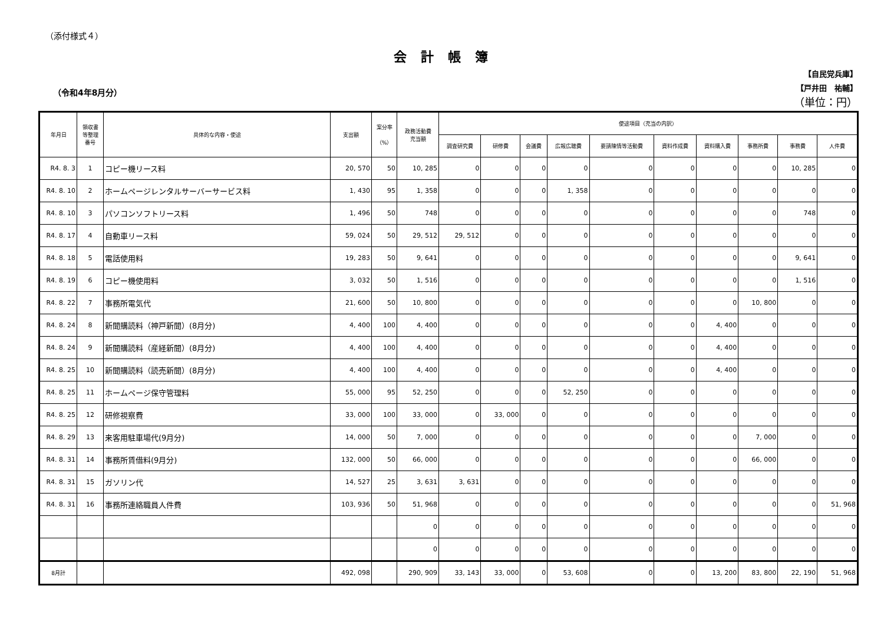（添付様式４）
会計帳簿
（令和4年8月分）
【自民党兵庫】
【戸井田　祐輔】
（単位：円）
| 年月日 | 領収書 等整理 番号 | 具体的な内容・使途 | 支出額 | 案分率 （%） | 政務活動費 充当額 | 使途項目（充当の内訳） | | | | | | | | | |
| --- | --- | --- | --- | --- | --- | --- | --- | --- | --- | --- | --- | --- | --- | --- | --- |
| | | | | | | 調査研究費 | 研修費 | 会議費 | 広報広聴費 | 要請陳情等活動費 | 資料作成費 | 資料購入費 | 事務所費 | 事務費 | 人件費 |
| R4. 8. 3 | 1 | コピー機リース料 | 20, 570 | 50 | 10, 285 | 0 | 0 | 0 | 0 | 0 | 0 | 0 | 0 | 10, 285 | 0 |
| R4. 8. 10 | 2 | ホームページレンタルサーバーサービス料 | 1, 430 | 95 | 1, 358 | 0 | 0 | 0 | 1, 358 | 0 | 0 | 0 | 0 | 0 | 0 |
| R4. 8. 10 | 3 | パソコンソフトリース料 | 1, 496 | 50 | 748 | 0 | 0 | 0 | 0 | 0 | 0 | 0 | 0 | 748 | 0 |
| R4. 8. 17 | 4 | 自動車リース料 | 59, 024 | 50 | 29, 512 | 29, 512 | 0 | 0 | 0 | 0 | 0 | 0 | 0 | 0 | 0 |
| R4. 8. 18 | 5 | 電話使用料 | 19, 283 | 50 | 9, 641 | 0 | 0 | 0 | 0 | 0 | 0 | 0 | 0 | 9, 641 | 0 |
| R4. 8. 19 | 6 | コピー機使用料 | 3, 032 | 50 | 1, 516 | 0 | 0 | 0 | 0 | 0 | 0 | 0 | 0 | 1, 516 | 0 |
| R4. 8. 22 | 7 | 事務所電気代 | 21, 600 | 50 | 10, 800 | 0 | 0 | 0 | 0 | 0 | 0 | 0 | 10, 800 | 0 | 0 |
| R4. 8. 24 | 8 | 新聞購読料（神戸新聞）(8月分) | 4, 400 | 100 | 4, 400 | 0 | 0 | 0 | 0 | 0 | 0 | 4, 400 | 0 | 0 | 0 |
| R4. 8. 24 | 9 | 新聞購読料（産経新聞）(8月分) | 4, 400 | 100 | 4, 400 | 0 | 0 | 0 | 0 | 0 | 0 | 4, 400 | 0 | 0 | 0 |
| R4. 8. 25 | 10 | 新聞購読料（読売新聞）(8月分) | 4, 400 | 100 | 4, 400 | 0 | 0 | 0 | 0 | 0 | 0 | 4, 400 | 0 | 0 | 0 |
| R4. 8. 25 | 11 | ホームページ保守管理料 | 55, 000 | 95 | 52, 250 | 0 | 0 | 0 | 52, 250 | 0 | 0 | 0 | 0 | 0 | 0 |
| R4. 8. 25 | 12 | 研修視察費 | 33, 000 | 100 | 33, 000 | 0 | 33, 000 | 0 | 0 | 0 | 0 | 0 | 0 | 0 | 0 |
| R4. 8. 29 | 13 | 来客用駐車場代(9月分) | 14, 000 | 50 | 7, 000 | 0 | 0 | 0 | 0 | 0 | 0 | 0 | 7, 000 | 0 | 0 |
| R4. 8. 31 | 14 | 事務所賃借料(9月分) | 132, 000 | 50 | 66, 000 | 0 | 0 | 0 | 0 | 0 | 0 | 0 | 66, 000 | 0 | 0 |
| R4. 8. 31 | 15 | ガソリン代 | 14, 527 | 25 | 3, 631 | 3, 631 | 0 | 0 | 0 | 0 | 0 | 0 | 0 | 0 | 0 |
| R4. 8. 31 | 16 | 事務所連絡職員人件費 | 103, 936 | 50 | 51, 968 | 0 | 0 | 0 | 0 | 0 | 0 | 0 | 0 | 0 | 51, 968 |
| | | | | | 0 | 0 | 0 | 0 | 0 | 0 | 0 | 0 | 0 | 0 | 0 |
| | | | | | 0 | 0 | 0 | 0 | 0 | 0 | 0 | 0 | 0 | 0 | 0 |
| 8月計 | | | 492, 098 | | 290, 909 | 33, 143 | 33, 000 | 0 | 53, 608 | 0 | 0 | 13, 200 | 83, 800 | 22, 190 | 51, 968 |